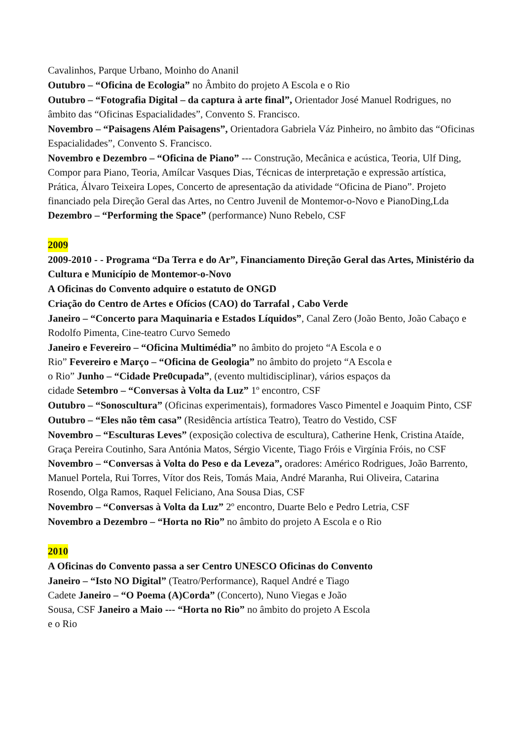Cavalinhos, Parque Urbano, Moinho do Ananil
Outubro – “Oficina de Ecologia” no Âmbito do projeto A Escola e o Rio
Outubro – “Fotografia Digital – da captura à arte final”, Orientador José Manuel Rodrigues, no âmbito das “Oficinas Espacialidades”, Convento S. Francisco.
Novembro – “Paisagens Além Paisagens”, Orientadora Gabriela Váz Pinheiro, no âmbito das “Oficinas Espacialidades”, Convento S. Francisco.
Novembro e Dezembro – “Oficina de Piano” --- Construção, Mecânica e acústica, Teoria, Ulf Ding, Compor para Piano, Teoria, Amílcar Vasques Dias, Técnicas de interpretação e expressão artística, Prática, Álvaro Teixeira Lopes, Concerto de apresentação da atividade “Oficina de Piano”. Projeto financiado pela Direção Geral das Artes, no Centro Juvenil de Montemor-o-Novo e PianoDing,Lda Dezembro – “Performing the Space” (performance) Nuno Rebelo, CSF
2009
2009-2010 - - Programa “Da Terra e do Ar”, Financiamento Direção Geral das Artes, Ministério da Cultura e Município de Montemor-o-Novo
A Oficinas do Convento adquire o estatuto de ONGD
Criação do Centro de Artes e Ofícios (CAO) do Tarrafal , Cabo Verde
Janeiro – “Concerto para Maquinaria e Estados Líquidos”, Canal Zero (João Bento, João Cabaço e Rodolfo Pimenta, Cine-teatro Curvo Semedo
Janeiro e Fevereiro – “Oficina Multimédia” no âmbito do projeto “A Escola e o
Rio” Fevereiro e Março – “Oficina de Geologia” no âmbito do projeto “A Escola e
o Rio” Junho – “Cidade Pre0cupada”, (evento multidisciplinar), vários espaços da
cidade Setembro – “Conversas à Volta da Luz” 1º encontro, CSF
Outubro – “Sonoscultura” (Oficinas experimentais), formadores Vasco Pimentel e Joaquim Pinto, CSF
Outubro – “Eles não têm casa” (Residência artística Teatro), Teatro do Vestido, CSF
Novembro – “Esculturas Leves” (exposição colectiva de escultura), Catherine Henk, Cristina Ataíde, Graça Pereira Coutinho, Sara Antónia Matos, Sérgio Vicente, Tiago Fróis e Virgínia Fróis, no CSF Novembro – “Conversas à Volta do Peso e da Leveza”, oradores: Américo Rodrigues, João Barrento, Manuel Portela, Rui Torres, Vítor dos Reis, Tomás Maia, André Maranha, Rui Oliveira, Catarina Rosendo, Olga Ramos, Raquel Feliciano, Ana Sousa Dias, CSF
Novembro – “Conversas à Volta da Luz” 2º encontro, Duarte Belo e Pedro Letria, CSF
Novembro a Dezembro – “Horta no Rio” no âmbito do projeto A Escola e o Rio
2010
A Oficinas do Convento passa a ser Centro UNESCO Oficinas do Convento
Janeiro – “Isto NO Digital” (Teatro/Performance), Raquel André e Tiago
Cadete Janeiro – “O Poema (A)Corda” (Concerto), Nuno Viegas e João
Sousa, CSF Janeiro a Maio --- “Horta no Rio” no âmbito do projeto A Escola
e o Rio